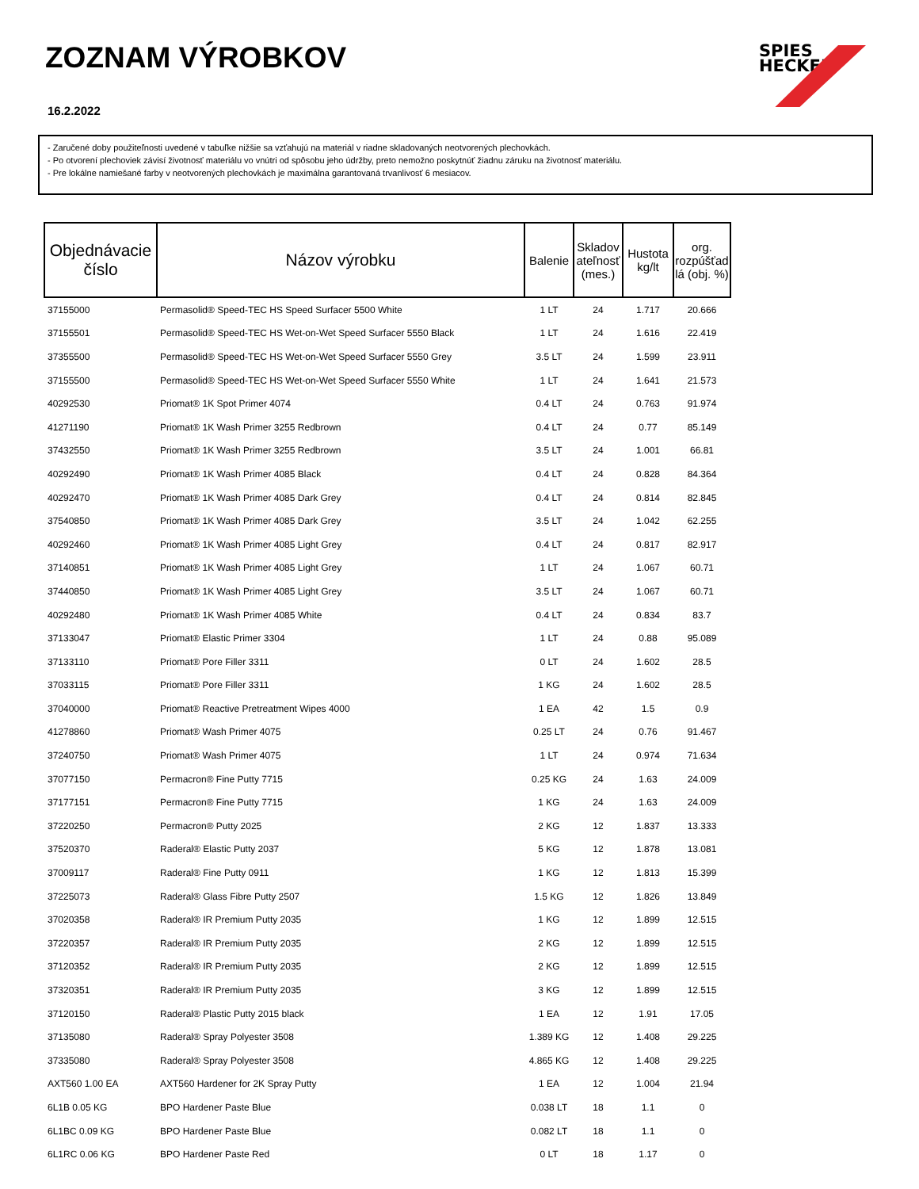ZOZNAM VÝROBKOV
16.2.2022
SPIES
HECKER
- Zaručené doby použiteľnosti uvedené v tabuľke nižšie sa vzťahujú na materiál v riadne skladovaných neotvorených plechovkách.
- Po otvorení plechoviek závisí životnosť materiálu vo vnútri od spôsobu jeho údržby, preto nemožno poskytnúť žiadnu záruku na životnosť materiálu.
- Pre lokálne namiešané farby v neotvorených plechovkách je maximálna garantovaná trvanlivosť 6 mesiacov.
| Objednávacie číslo | Názov výrobku | Balenie | Skladov ateľnosť (mes.) | Hustota kg/lt | org. rozpúšťad lá (obj. %) |
| --- | --- | --- | --- | --- | --- |
| 37155000 | Permasolid® Speed-TEC HS Speed Surfacer 5500 White | 1 LT | 24 | 1.717 | 20.666 |
| 37155501 | Permasolid® Speed-TEC HS Wet-on-Wet Speed Surfacer 5550 Black | 1 LT | 24 | 1.616 | 22.419 |
| 37355500 | Permasolid® Speed-TEC HS Wet-on-Wet Speed Surfacer 5550 Grey | 3.5 LT | 24 | 1.599 | 23.911 |
| 37155500 | Permasolid® Speed-TEC HS Wet-on-Wet Speed Surfacer 5550 White | 1 LT | 24 | 1.641 | 21.573 |
| 40292530 | Priomat® 1K Spot Primer 4074 | 0.4 LT | 24 | 0.763 | 91.974 |
| 41271190 | Priomat® 1K Wash Primer 3255 Redbrown | 0.4 LT | 24 | 0.77 | 85.149 |
| 37432550 | Priomat® 1K Wash Primer 3255 Redbrown | 3.5 LT | 24 | 1.001 | 66.81 |
| 40292490 | Priomat® 1K Wash Primer 4085 Black | 0.4 LT | 24 | 0.828 | 84.364 |
| 40292470 | Priomat® 1K Wash Primer 4085 Dark Grey | 0.4 LT | 24 | 0.814 | 82.845 |
| 37540850 | Priomat® 1K Wash Primer 4085 Dark Grey | 3.5 LT | 24 | 1.042 | 62.255 |
| 40292460 | Priomat® 1K Wash Primer 4085 Light Grey | 0.4 LT | 24 | 0.817 | 82.917 |
| 37140851 | Priomat® 1K Wash Primer 4085 Light Grey | 1 LT | 24 | 1.067 | 60.71 |
| 37440850 | Priomat® 1K Wash Primer 4085 Light Grey | 3.5 LT | 24 | 1.067 | 60.71 |
| 40292480 | Priomat® 1K Wash Primer 4085 White | 0.4 LT | 24 | 0.834 | 83.7 |
| 37133047 | Priomat® Elastic Primer 3304 | 1 LT | 24 | 0.88 | 95.089 |
| 37133110 | Priomat® Pore Filler 3311 | 0 LT | 24 | 1.602 | 28.5 |
| 37033115 | Priomat® Pore Filler 3311 | 1 KG | 24 | 1.602 | 28.5 |
| 37040000 | Priomat® Reactive Pretreatment Wipes 4000 | 1 EA | 42 | 1.5 | 0.9 |
| 41278860 | Priomat® Wash Primer 4075 | 0.25 LT | 24 | 0.76 | 91.467 |
| 37240750 | Priomat® Wash Primer 4075 | 1 LT | 24 | 0.974 | 71.634 |
| 37077150 | Permacron® Fine Putty 7715 | 0.25 KG | 24 | 1.63 | 24.009 |
| 37177151 | Permacron® Fine Putty 7715 | 1 KG | 24 | 1.63 | 24.009 |
| 37220250 | Permacron® Putty 2025 | 2 KG | 12 | 1.837 | 13.333 |
| 37520370 | Raderal® Elastic Putty 2037 | 5 KG | 12 | 1.878 | 13.081 |
| 37009117 | Raderal® Fine Putty 0911 | 1 KG | 12 | 1.813 | 15.399 |
| 37225073 | Raderal® Glass Fibre Putty 2507 | 1.5 KG | 12 | 1.826 | 13.849 |
| 37020358 | Raderal® IR Premium Putty 2035 | 1 KG | 12 | 1.899 | 12.515 |
| 37220357 | Raderal® IR Premium Putty 2035 | 2 KG | 12 | 1.899 | 12.515 |
| 37120352 | Raderal® IR Premium Putty 2035 | 2 KG | 12 | 1.899 | 12.515 |
| 37320351 | Raderal® IR Premium Putty 2035 | 3 KG | 12 | 1.899 | 12.515 |
| 37120150 | Raderal® Plastic Putty 2015 black | 1 EA | 12 | 1.91 | 17.05 |
| 37135080 | Raderal® Spray Polyester 3508 | 1.389 KG | 12 | 1.408 | 29.225 |
| 37335080 | Raderal® Spray Polyester 3508 | 4.865 KG | 12 | 1.408 | 29.225 |
| AXT560 1.00 EA | AXT560 Hardener for 2K Spray Putty | 1 EA | 12 | 1.004 | 21.94 |
| 6L1B 0.05 KG | BPO Hardener Paste Blue | 0.038 LT | 18 | 1.1 | 0 |
| 6L1BC 0.09 KG | BPO Hardener Paste Blue | 0.082 LT | 18 | 1.1 | 0 |
| 6L1RC 0.06 KG | BPO Hardener Paste Red | 0 LT | 18 | 1.17 | 0 |